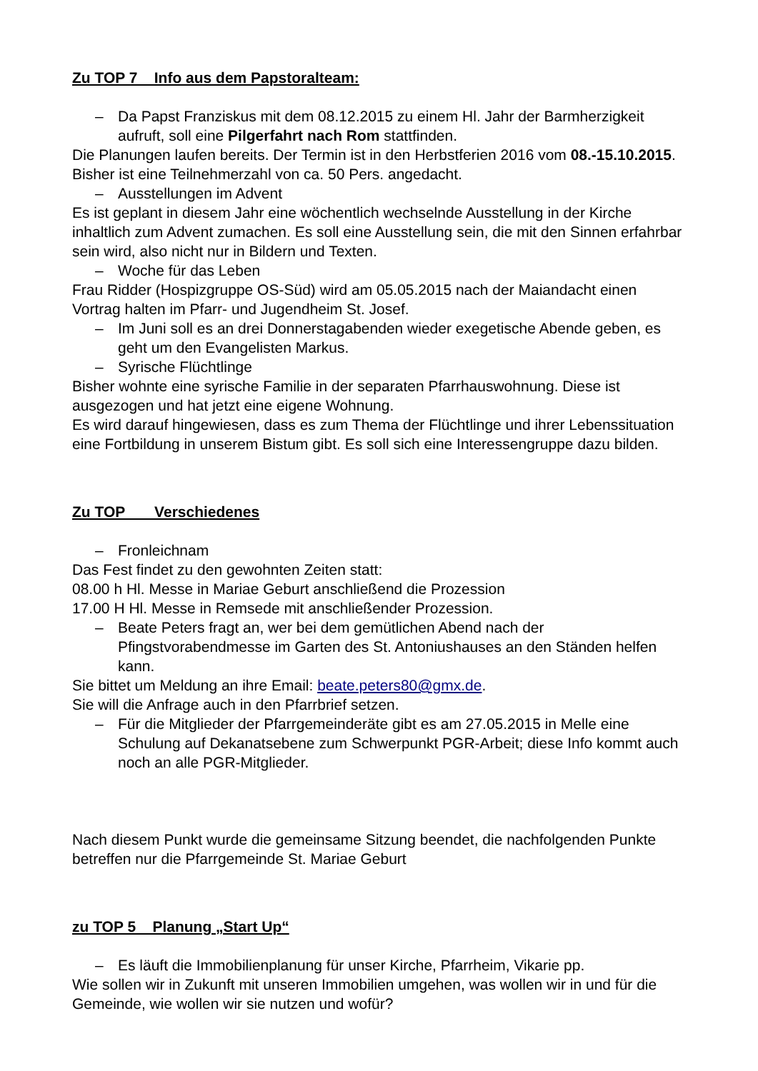Zu TOP 7 Info aus dem Papstoralteam:
– Da Papst Franziskus mit dem 08.12.2015 zu einem Hl. Jahr der Barmherzigkeit aufruft, soll eine Pilgerfahrt nach Rom stattfinden.
Die Planungen laufen bereits. Der Termin ist in den Herbstferien 2016 vom 08.-15.10.2015. Bisher ist eine Teilnehmerzahl von ca. 50 Pers. angedacht.
– Ausstellungen im Advent
Es ist geplant in diesem Jahr eine wöchentlich wechselnde Ausstellung in der Kirche inhaltlich zum Advent zumachen. Es soll eine Ausstellung sein, die mit den Sinnen erfahrbar sein wird, also nicht nur in Bildern und Texten.
– Woche für das Leben
Frau Ridder (Hospizgruppe OS-Süd) wird am 05.05.2015 nach der Maiandacht einen Vortrag halten im Pfarr- und Jugendheim St. Josef.
– Im Juni soll es an drei Donnerstagabenden wieder exegetische Abende geben, es geht um den Evangelisten Markus.
– Syrische Flüchtlinge
Bisher wohnte eine syrische Familie in der separaten Pfarrhauswohnung. Diese ist ausgezogen und hat jetzt eine eigene Wohnung.
Es wird darauf hingewiesen, dass es zum Thema der Flüchtlinge und ihrer Lebenssituation eine Fortbildung in unserem Bistum gibt. Es soll sich eine Interessengruppe dazu bilden.
Zu TOP Verschiedenes
– Fronleichnam
Das Fest findet zu den gewohnten Zeiten statt:
08.00 h Hl. Messe in Mariae Geburt anschließend die Prozession
17.00 H Hl. Messe in Remsede mit anschließender Prozession.
– Beate Peters fragt an, wer bei dem gemütlichen Abend nach der Pfingstvorabendmesse im Garten des St. Antoniushauses an den Ständen helfen kann.
Sie bittet um Meldung an ihre Email: beate.peters80@gmx.de.
Sie will die Anfrage auch in den Pfarrbrief setzen.
– Für die Mitglieder der Pfarrgemeinderäte gibt es am 27.05.2015 in Melle eine Schulung auf Dekanatsebene zum Schwerpunkt PGR-Arbeit; diese Info kommt auch noch an alle PGR-Mitglieder.
Nach diesem Punkt wurde die gemeinsame Sitzung beendet, die nachfolgenden Punkte betreffen nur die Pfarrgemeinde St. Mariae Geburt
zu TOP 5 Planung „Start Up“
– Es läuft die Immobilienplanung für unser Kirche, Pfarrheim, Vikarie pp.
Wie sollen wir in Zukunft mit unseren Immobilien umgehen, was wollen wir in und für die Gemeinde, wie wollen wir sie nutzen und wofür?